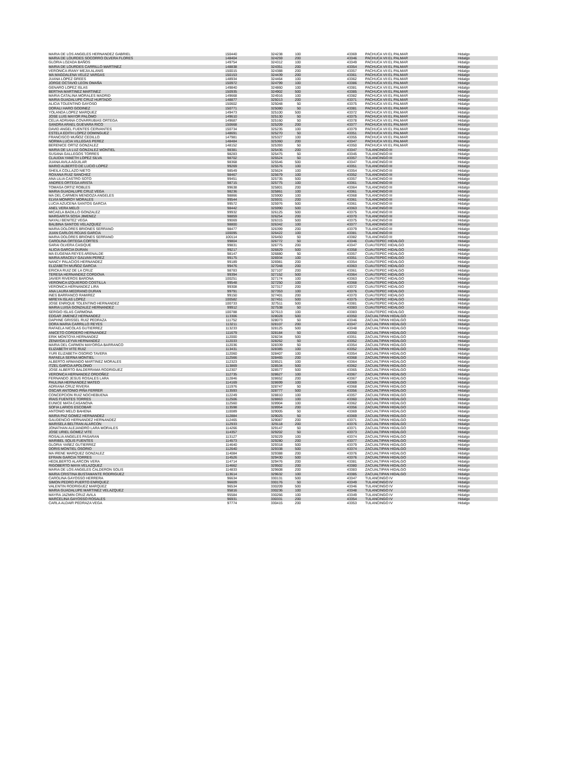| MARIA DE LOS ANGELES HERNANDEZ GABRIEL | 150440 | 324238 | 100 | | 43369 | PACHUCA VII EL PALMAR | Hidalgo |
| MARIA DE LOURDES SOCORRO OLVERA FLORES | 148404 | 324259 | 200 | | 43346 | PACHUCA VII EL PALMAR | Hidalgo |
| GLORIA LOZADA BAÑOS | 149754 | 324312 | 100 | | 43349 | PACHUCA VII EL PALMAR | Hidalgo |
| MARIA DE LOURDES CARRILLO MARTINEZ | 148838 | 324351 | 200 | | 43354 | PACHUCA VII EL PALMAR | Hidalgo |
| VERONICA IRANY MEJIA ALANIS | 150015 | 324388 | 200 | | 43357 | PACHUCA VII EL PALMAR | Hidalgo |
| MA MAGDALENA VELEZ VARGAS | 150153 | 324439 | 200 | | 43361 | PACHUCA VII EL PALMAR | Hidalgo |
| JUANA LOPEZ GREES | 148934 | 324464 | 100 | | 43362 | PACHUCA VII EL PALMAR | Hidalgo |
| JORGE OCTAVIO LEON OMAÑA | 150972 | 324799 | 100 | | 43386 | PACHUCA VII EL PALMAR | Hidalgo |
| GENARO LOPEZ ISLAS | 149840 | 324860 | 100 | | 43381 | PACHUCA VII EL PALMAR | Hidalgo |
| BERTHA MARTINEZ MARTINEZ | 150935 | 324902 | 500 | | 43385 | PACHUCA VII EL PALMAR | Hidalgo |
| MARIA CATALINA MORALES MADRID | 149668 | 324916 | 100 | | 43382 | PACHUCA VII EL PALMAR | Hidalgo |
| MARIA GUADALUPE CRUZ HURTADO | 148877 | 325013 | 200 | | 43371 | PACHUCA VII EL PALMAR | Hidalgo |
| ALICIA TOLENTINO GAYOSO | 150602 | 325048 | 50 | | 43375 | PACHUCA VII EL PALMAR | Hidalgo |
| DORALI HARO GODINEZ | 150771 | 325080 | 50 | | 43381 | PACHUCA VII EL PALMAR | Hidalgo |
| YOLANDA LOPEZ MARQUEZ | 149473 | 325100 | 500 | | 43372 | PACHUCA VII EL PALMAR | Hidalgo |
| JOSE LUIS MAYOR PALOMO | 149610 | 325130 | 50 | | 43375 | PACHUCA VII EL PALMAR | Hidalgo |
| CELIA ADRIANA COVARRUBIAS ORTEGA | 149687 | 325160 | 50 | | 43378 | PACHUCA VII EL PALMAR | Hidalgo |
| SANDRA ARAEL GUEVARA RICO | 150668 | 325209 | 200 | | 43377 | PACHUCA VII EL PALMAR | Hidalgo |
| DAVID ANGEL FUENTES CERVANTES | 150734 | 325235 | 100 | | 43379 | PACHUCA VII EL PALMAR | Hidalgo |
| ESTELA EDITH LOPEZ DOMINGUEZ | 148691 | 325270 | 50 | | 43351 | PACHUCA VII EL PALMAR | Hidalgo |
| FRANCISCO MUÑOZ CEDILLO | 147981 | 325327 | 100 | | 43355 | PACHUCA VII EL PALMAR | Hidalgo |
| NORMA LUCIA VILLEGAS PEREZ | 148484 | 325360 | 200 | | 43347 | PACHUCA VII EL PALMAR | Hidalgo |
| BERENICE ORTIZ GONZALEZ | 148152 | 325393 | 50 | | 43350 | PACHUCA VII EL PALMAR | Hidalgo |
| MARIA DE LA LUZ GONZALEZ MONTIEL | 98381 | 325436 | 200 | | 43347 | TULANCINGO III | Hidalgo |
| SUSANA GALLEGOS TORRES | 98283 | 325475 | 50 | | 43345 | TULANCINGO III | Hidalgo |
| CLAUDIA YANETH LOPEZ SILVA | 98702 | 325524 | 50 | | 43357 | TULANCINGO III | Hidalgo |
| JUANA AVILA AGUILAR | 98368 | 325546 | 500 | | 43347 | TULANCINGO III | Hidalgo |
| MARIO ALBERTO DE LUCIO LOPEZ | 99269 | 325576 | 100 | | 43351 | TULANCINGO III | Hidalgo |
| SHEILA COLLAZO NIETO | 98549 | 325624 | 100 | | 43354 | TULANCINGO III | Hidalgo |
| ROXANA RUIZ SANCHEZ | 98467 | 325679 | 100 | | 43352 | TULANCINGO III | Hidalgo |
| ANA LILIA CASTRO SOTO | 99451 | 325735 | 500 | | 43357 | TULANCINGO III | Hidalgo |
| ANDRES ORTEGA ARISTA | 98715 | 325775 | 100 | | 43361 | TULANCINGO III | Hidalgo |
| TOMASA ORTIZ ROBLES | 99638 | 325801 | 200 | | 43364 | TULANCINGO III | Hidalgo |
| MARIA GUADALUPE CRUZ VEGA | 98236 | 325861 | 100 | | 43361 | TULANCINGO III | Hidalgo |
| MA DEL CARMEN MENDOZA ANGELES | 98866 | 325900 | 100 | | 43368 | TULANCINGO III | Hidalgo |
| ELVIA MONROY MORALES | 99544 | 325931 | 200 | | 43361 | TULANCINGO III | Hidalgo |
| LUCIA AZUCENA SANTOS GARCIA | 99572 | 325976 | 500 | | 43361 | TULANCINGO III | Hidalgo |
| ANEL VERA MELO | 98442 | 325990 | 500 | | 43363 | TULANCINGO III | Hidalgo |
| MICAELA BADILLO GONZALEZ | 99932 | 326125 | 500 | | 43375 | TULANCINGO III | Hidalgo |
| MARGARITA SOSA JIMENEZ | 98859 | 326254 | 200 | | 43370 | TULANCINGO III | Hidalgo |
| NAYALI BENITEZ VEGA | 99069 | 326315 | 500 | | 43375 | TULANCINGO III | Hidalgo |
| BALBINA SANTOS VELAZQUEZ | 98800 | 326342 | 100 | | 43377 | TULANCINGO III | Hidalgo |
| MARIA DOLORES BRIONES SERRANO | 98477 | 326399 | 200 | | 43379 | TULANCINGO III | Hidalgo |
| JUAN CARLOS ROJAS GARCIA | 100095 | 326422 | 100 | | 43381 | TULANCINGO III | Hidalgo |
| MARIA DOLORES BRIONES SERRANO | 100114 | 326450 | 50 | | 43382 | TULANCINGO III | Hidalgo |
| CAROLINA ORTEGA CORTES | 99804 | 326772 | 50 | | 43346 | CUAUTEPEC HIDALGO | Hidalgo |
| SARAI OLVERA CASIQUE | 99831 | 326775 | 200 | | 43347 | CUAUTEPEC HIDALGO | Hidalgo |
| ALICIA GARCIA DURAN | 99217 | 326829 | 500 | | 43358 | CUAUTEPEC HIDALGO | Hidalgo |
| MA EUGENIA REYES ARENALDE | 98147 | 326880 | 50 | | 43357 | CUAUTEPEC HIDALGO | Hidalgo |
| MARIA ARACELY GALVAN PEREZ | 99175 | 326934 | 100 | | 43351 | CUAUTEPEC HIDALGO | Hidalgo |
| NANCY PALACIOS HERNANDEZ | 99189 | 326981 | 200 | | 43354 | CUAUTEPEC HIDALGO | Hidalgo |
| ELIZABETH MUÑOZ GARCIA | 99476 | 327048 | 200 | | 43363 | CUAUTEPEC HIDALGO | Hidalgo |
| ERICKA RUIZ DE LA CRUZ | 98783 | 327107 | 200 | | 43361 | CUAUTEPEC HIDALGO | Hidalgo |
| TERESA HERNANDEZ CORDOVA | 99394 | 327152 | 500 | | 43364 | CUAUTEPEC HIDALGO | Hidalgo |
| JAVIER RIVEROS BARONA | 100251 | 327174 | 100 | | 43363 | CUAUTEPEC HIDALGO | Hidalgo |
| VERONICA IZQUIERDO COSTILLA | 99548 | 327250 | 100 | | 43368 | CUAUTEPEC HIDALGO | Hidalgo |
| VERONICA HERNANDEZ LIRA | 99308 | 327317 | 200 | | 43372 | CUAUTEPEC HIDALGO | Hidalgo |
| ANA LAURA MEDRANO DURAN | 99791 | 327353 | 100 | | 43376 | CUAUTEPEC HIDALGO | Hidalgo |
| INES BARRANCO RAMIREZ | 99150 | 327401 | 200 | | 43370 | CUAUTEPEC HIDALGO | Hidalgo |
| MIREYA ISLAS LOPEZ | 100582 | 327451 | 500 | | 43375 | CUAUTEPEC HIDALGO | Hidalgo |
| JOSE ENRIQUE TOLENTINO HERNANDEZ | 100733 | 327511 | 500 | | 43381 | CUAUTEPEC HIDALGO | Hidalgo |
| MARIA LUISA GONZALEZ HERNANDEZ | 99912 | 327538 | 50 | | 43383 | CUAUTEPEC HIDALGO | Hidalgo |
| SERGIO ISLAS CARMONA | 100788 | 327613 | 100 | | 43383 | CUAUTEPEC HIDALGO | Hidalgo |
| EDGAR JIMENEZ HERNANDEZ | 113306 | 328028 | 500 | | 43350 | ZACUALTIPAN HIDALGO | Hidalgo |
| DAPHNE GRISSEL RUIZ PEDRAZA | 111752 | 328073 | 50 | | 43346 | ZACUALTIPAN HIDALGO | Hidalgo |
| DORA MARIA CARRILLO REYES | 113211 | 328107 | 200 | | 43347 | ZACUALTIPAN HIDALGO | Hidalgo |
| RAFAELA NICOLAS GUTIERREZ | 113233 | 328125 | 500 | | 43348 | ZACUALTIPAN HIDALGO | Hidalgo |
| ANICETO CORDERO HERNANDEZ | 111679 | 328184 | 50 | | 43350 | ZACUALTIPAN HIDALGO | Hidalgo |
| ERIK MONTOYA HERNANDEZ | 112000 | 328234 | 500 | | 43351 | ZACUALTIPAN HIDALGO | Hidalgo |
| ZENAYDA LEYVA HERNANDEZ | 112033 | 328262 | 50 | | 43352 | ZACUALTIPAN HIDALGO | Hidalgo |
| MARIA DEL CARMEN MAYORGA BARRANCO | 112036 | 328339 | 50 | | 43354 | ZACUALTIPAN HIDALGO | Hidalgo |
| ELIZABETH VITE RUIZ | 113431 | 328385 | 100 | | 43352 | ZACUALTIPAN HIDALGO | Hidalgo |
| YURI ELIZABETH OSORIO TAVERA | 112060 | 328407 | 100 | | 43354 | ZACUALTIPAN HIDALGO | Hidalgo |
| RAFAELA SERNA MONTIEL | 112566 | 328465 | 200 | | 43368 | ZACUALTIPAN HIDALGO | Hidalgo |
| ALBERTO ARMANDO MARTINEZ MORALES | 112323 | 328521 | 100 | | 43364 | ZACUALTIPAN HIDALGO | Hidalgo |
| ITZEL GARCIA APOLONIO | 113869 | 328534 | 500 | | 43362 | ZACUALTIPAN HIDALGO | Hidalgo |
| JOSE ALBERTO BALDERRAMA RODRIGUEZ | 112307 | 328577 | 500 | | 43365 | ZACUALTIPAN HIDALGO | Hidalgo |
| VERONICA HERNANDEZ ORDOÑEZ | 112735 | 328627 | 100 | | 43367 | ZACUALTIPAN HIDALGO | Hidalgo |
| FERNANDO JESUS ROSALES LARA | 112846 | 328652 | 200 | | 43367 | ZACUALTIPAN HIDALGO | Hidalgo |
| PAULINA HERNANDEZ MATEO | 114169 | 328699 | 100 | | 43369 | ZACUALTIPAN HIDALGO | Hidalgo |
| ADRIANA CRUZ RIVERA | 111976 | 328747 | 50 | | 43368 | ZACUALTIPAN HIDALGO | Hidalgo |
| OSCAR ANTONIO PIÑA FERRER | 113593 | 328777 | 500 | | 43356 | ZACUALTIPAN HIDALGO | Hidalgo |
| CONCEPCION RUIZ NOCHEBUENA | 112249 | 328810 | 100 | | 43357 | ZACUALTIPAN HIDALGO | Hidalgo |
| IRAIS FUENTES TORRES | 112506 | 328863 | 100 | | 43360 | ZACUALTIPAN HIDALGO | Hidalgo |
| EUNICE MATA CASANOVA | 112560 | 328904 | 100 | | 43362 | ZACUALTIPAN HIDALGO | Hidalgo |
| SOFIA LARIOS ESCOBAR | 113598 | 328954 | 200 | | 43356 | ZACUALTIPAN HIDALGO | Hidalgo |
| ANTONIO MELO BAHENA | 110089 | 329005 | 50 | | 43369 | ZACUALTIPAN HIDALGO | Hidalgo |
| MARIA PAZ GOMEZ HERNANDEZ | 112884 | 329025 | 50 | | 43369 | ZACUALTIPAN HIDALGO | Hidalgo |
| GAUDENCIO HERNANDEZ HERNANDEZ | 112465 | 329087 | 200 | | 43371 | ZACUALTIPAN HIDALGO | Hidalgo |
| MARISELA BELTRAN ALARCON | 112933 | 329118 | 200 | | 43376 | ZACUALTIPAN HIDALGO | Hidalgo |
| JONATHAN ALEJANDRO LARA MORALES | 114266 | 329147 | 50 | | 43371 | ZACUALTIPAN HIDALGO | Hidalgo |
| JOSE URIEL GOMEZ VITE | 114357 | 329202 | 50 | | 43373 | ZACUALTIPAN HIDALGO | Hidalgo |
| ROSALIA ANGELES PASARAN | 113127 | 329229 | 100 | | 43374 | ZACUALTIPAN HIDALGO | Hidalgo |
| MARIBEL SOLIS FUENTES | 114573 | 329280 | 200 | | 43377 | ZACUALTIPAN HIDALGO | Hidalgo |
| GLORIA YAÑEZ GUTIERREZ | 114640 | 329318 | 500 | | 43379 | ZACUALTIPAN HIDALGO | Hidalgo |
| DORIS MONTIEL OSORIO | 112640 | 329338 | 500 | | 43374 | ZACUALTIPAN HIDALGO | Hidalgo |
| MA IRENE MARQUEZ GONZALEZ | 114084 | 329388 | 200 | | 43376 | ZACUALTIPAN HIDALGO | Hidalgo |
| EFRAIN GARCIA TORRES | 114526 | 329430 | 500 | | 43376 | ZACUALTIPAN HIDALGO | Hidalgo |
| HEDILBERTO ALARCON VERA | 114714 | 329476 | 200 | | 43381 | ZACUALTIPAN HIDALGO | Hidalgo |
| RIGOBERTO MAYA VELAZQUEZ | 114662 | 329502 | 200 | | 43380 | ZACUALTIPAN HIDALGO | Hidalgo |
| MARIA DE LOS ANGELES CALDERON SOLIS | 114833 | 329608 | 200 | | 43383 | ZACUALTIPAN HIDALGO | Hidalgo |
| MARIA CRISTINA BUSTAMANTE RODRIGUEZ | 113614 | 329632 | 100 | | 43385 | ZACUALTIPAN HIDALGO | Hidalgo |
| CAROLINA GAYOSSO HERRERA | 96634 | 330131 | 500 | | 43347 | TULANCINGO IV | Hidalgo |
| SIMON PEDRO PUERTO ENRIQUEZ | 96609 | 330176 | 50 | | 43349 | TULANCINGO IV | Hidalgo |
| VALENTIN RODRIGUEZ MARQUEZ | 96534 | 330209 | 500 | | 43346 | TULANCINGO IV | Hidalgo |
| MARIA GUADALUPE MARTINEZ VELAZQUEZ | 95816 | 330236 | 100 | | 43348 | TULANCINGO IV | Hidalgo |
| MAYRA JAZMIN CRUZ AVILA | 95584 | 330266 | 100 | | 43349 | TULANCINGO IV | Hidalgo |
| MARCELINA GAYOSSO ROSALES | 96931 | 330331 | 200 | | 43354 | TULANCINGO IV | Hidalgo |
| CARLA ALDAIR PEDRAZA VEGA | 97774 | 330415 | 200 | | 43353 | TULANCINGO IV | Hidalgo |